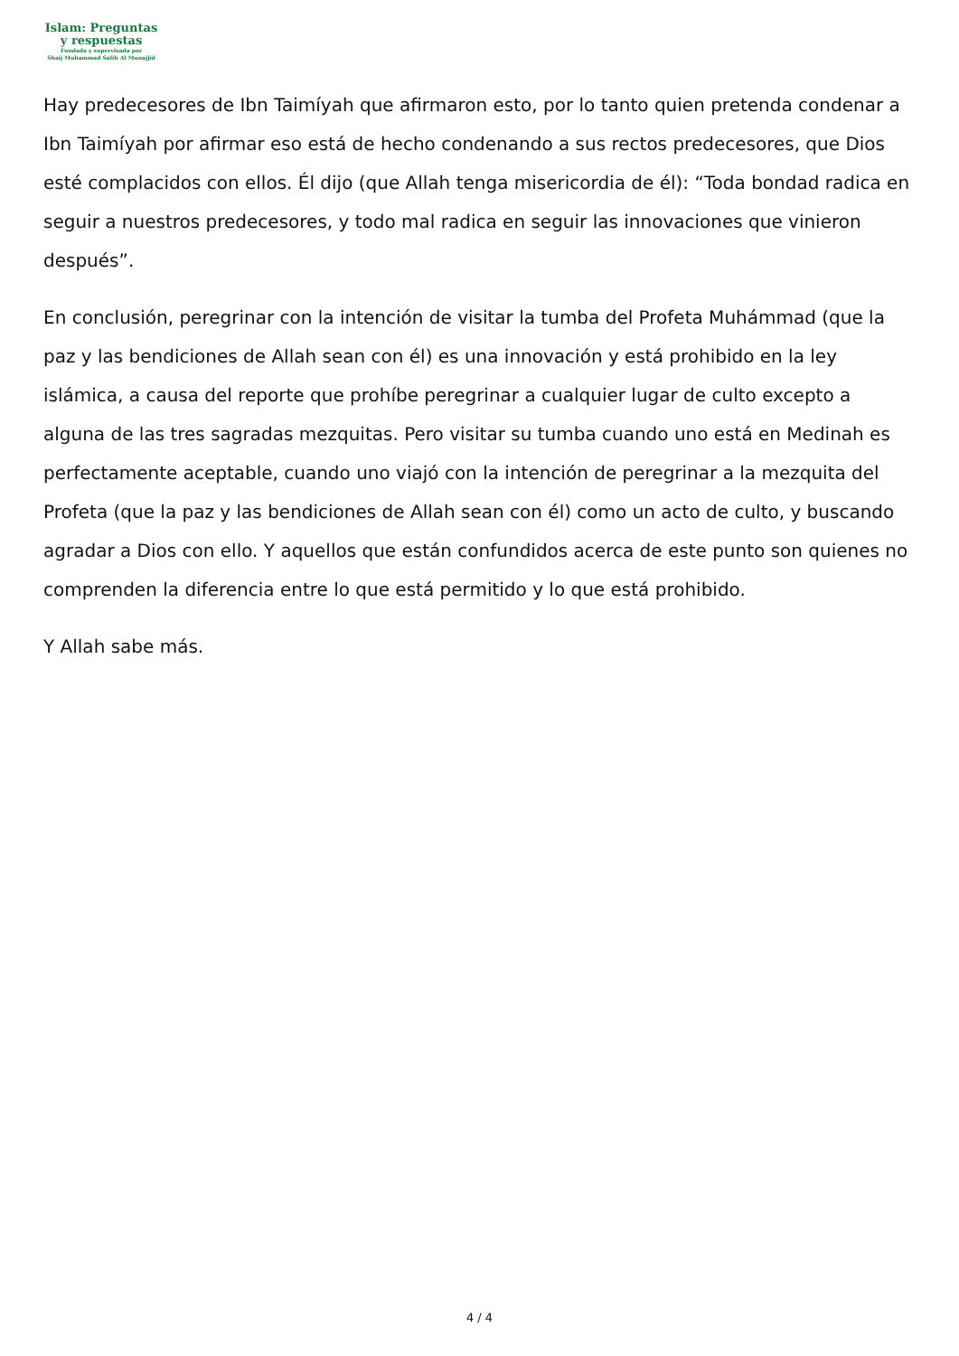Islam: Preguntas
y respuestas
Fundada y supervisada por
Shaij Muhammad Salih Al Munajjid
Hay predecesores de Ibn Taimíyah que afirmaron esto, por lo tanto quien pretenda condenar a Ibn Taimíyah por afirmar eso está de hecho condenando a sus rectos predecesores, que Dios esté complacidos con ellos. Él dijo (que Allah tenga misericordia de él): “Toda bondad radica en seguir a nuestros predecesores, y todo mal radica en seguir las innovaciones que vinieron después”.
En conclusión, peregrinar con la intención de visitar la tumba del Profeta Muhámmad (que la paz y las bendiciones de Allah sean con él) es una innovación y está prohibido en la ley islámica, a causa del reporte que prohíbe peregrinar a cualquier lugar de culto excepto a alguna de las tres sagradas mezquitas. Pero visitar su tumba cuando uno está en Medinah es perfectamente aceptable, cuando uno viajó con la intención de peregrinar a la mezquita del Profeta (que la paz y las bendiciones de Allah sean con él) como un acto de culto, y buscando agradar a Dios con ello. Y aquellos que están confundidos acerca de este punto son quienes no comprenden la diferencia entre lo que está permitido y lo que está prohibido.
Y Allah sabe más.
4 / 4